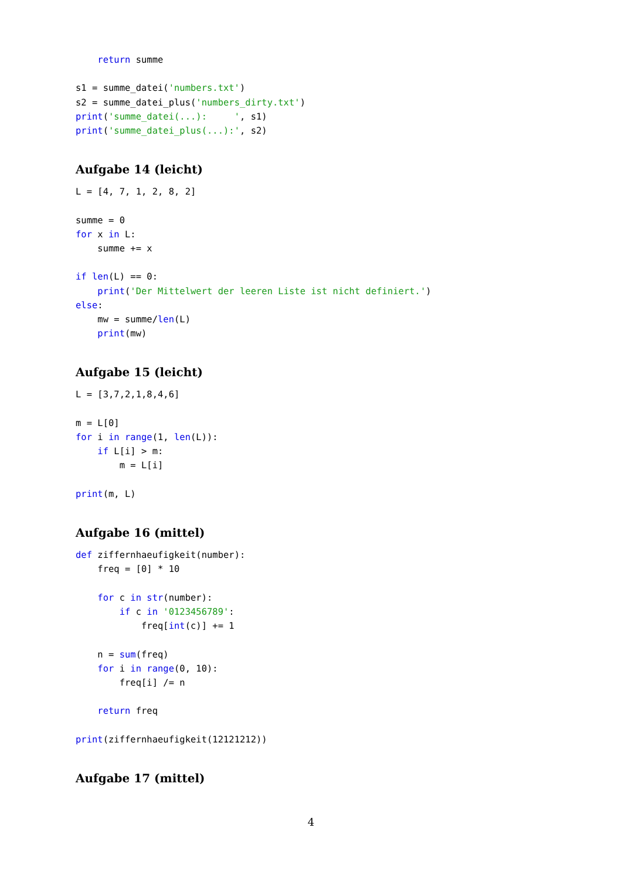return summe

s1 = summe_datei('numbers.txt')
s2 = summe_datei_plus('numbers_dirty.txt')
print('summe_datei(...):     ', s1)
print('summe_datei_plus(...):', s2)
Aufgabe 14 (leicht)
L = [4, 7, 1, 2, 8, 2]

summe = 0
for x in L:
    summe += x

if len(L) == 0:
    print('Der Mittelwert der leeren Liste ist nicht definiert.')
else:
    mw = summe/len(L)
    print(mw)
Aufgabe 15 (leicht)
L = [3,7,2,1,8,4,6]

m = L[0]
for i in range(1, len(L)):
    if L[i] > m:
        m = L[i]

print(m, L)
Aufgabe 16 (mittel)
def ziffernhaeufigkeit(number):
    freq = [0] * 10

    for c in str(number):
        if c in '0123456789':
            freq[int(c)] += 1

    n = sum(freq)
    for i in range(0, 10):
        freq[i] /= n

    return freq

print(ziffernhaeufigkeit(12121212))
Aufgabe 17 (mittel)
4